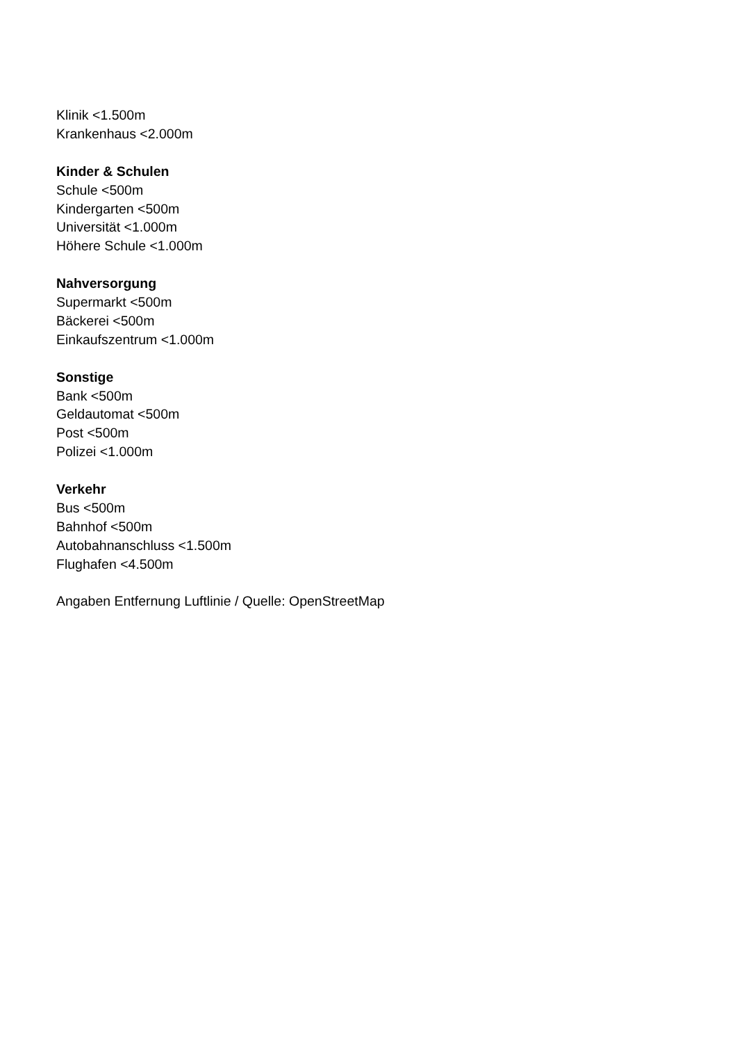Klinik <1.500m
Krankenhaus <2.000m
Kinder & Schulen
Schule <500m
Kindergarten <500m
Universität <1.000m
Höhere Schule <1.000m
Nahversorgung
Supermarkt <500m
Bäckerei <500m
Einkaufszentrum <1.000m
Sonstige
Bank <500m
Geldautomat <500m
Post <500m
Polizei <1.000m
Verkehr
Bus <500m
Bahnhof <500m
Autobahnanschluss <1.500m
Flughafen <4.500m
Angaben Entfernung Luftlinie / Quelle: OpenStreetMap